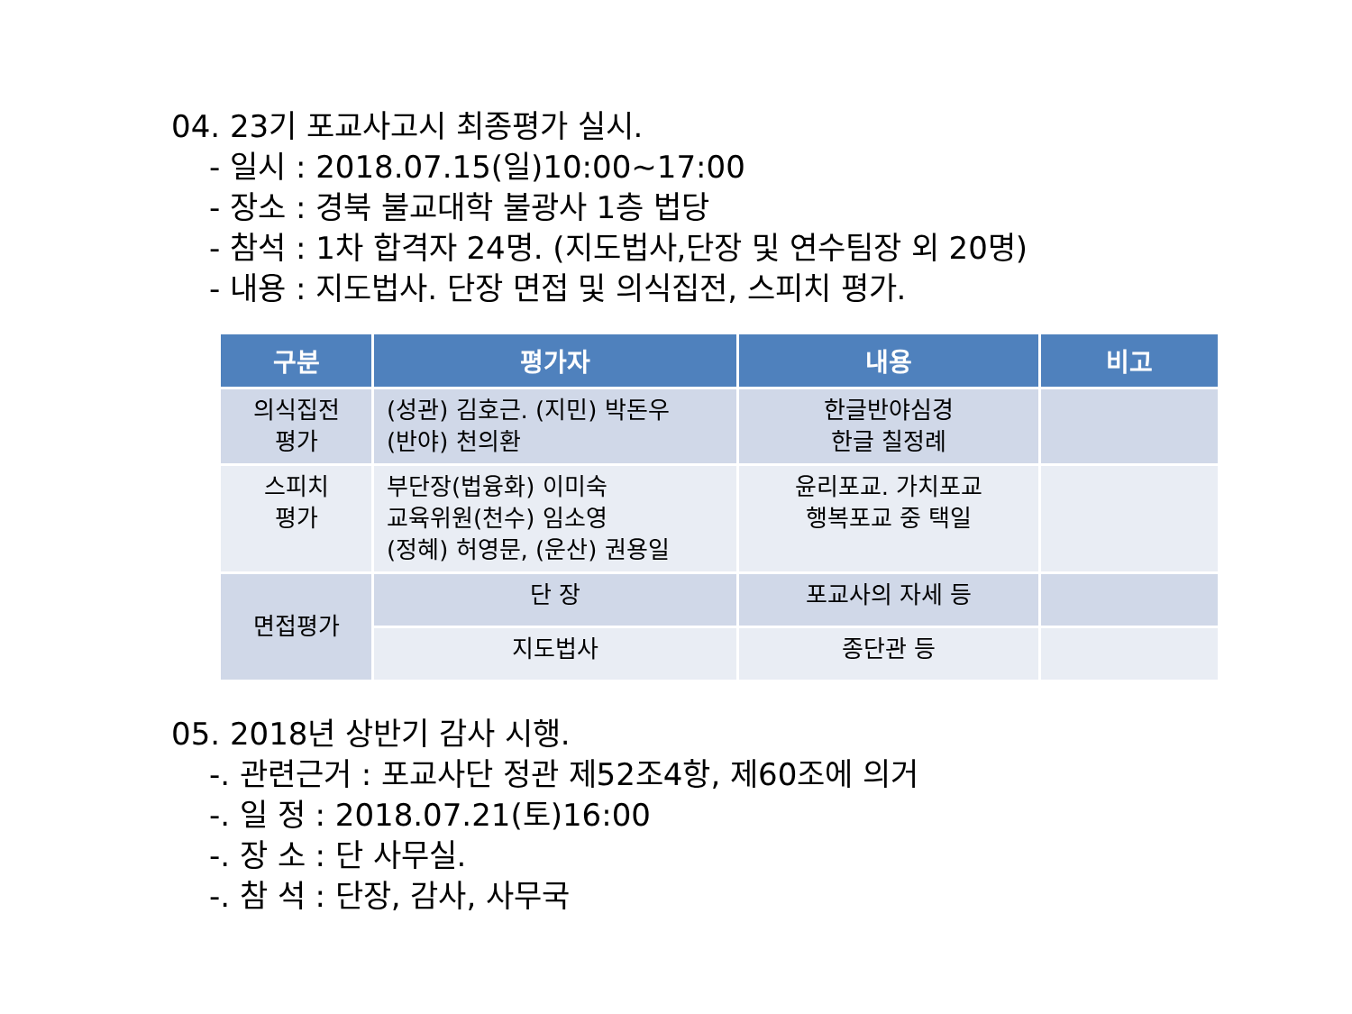04. 23기 포교사고시 최종평가 실시.
- 일시 : 2018.07.15(일)10:00~17:00
- 장소 : 경북 불교대학 불광사 1층 법당
- 참석 : 1차 합격자 24명. (지도법사,단장 및 연수팀장 외 20명)
- 내용 : 지도법사. 단장 면접 및 의식집전, 스피치 평가.
| 구분 | 평가자 | 내용 | 비고 |
| --- | --- | --- | --- |
| 의식집전 평가 | (성관) 김호근. (지민) 박돈우 (반야) 천의환 | 한글반야심경 한글 칠정례 | |
| 스피치 평가 | 부단장(법융화) 이미숙 교육위원(천수) 임소영 (정혜) 허영문, (운산) 권용일 | 윤리포교. 가치포교 행복포교 중 택일 | |
| 면접평가 | 단 장 | 포교사의 자세 등 | |
| | 지도법사 | 종단관 등 | |
05. 2018년 상반기 감사 시행.
-. 관련근거 : 포교사단 정관 제52조4항, 제60조에 의거
-. 일 정 : 2018.07.21(토)16:00
-. 장 소 : 단 사무실.
-. 참 석 : 단장, 감사, 사무국